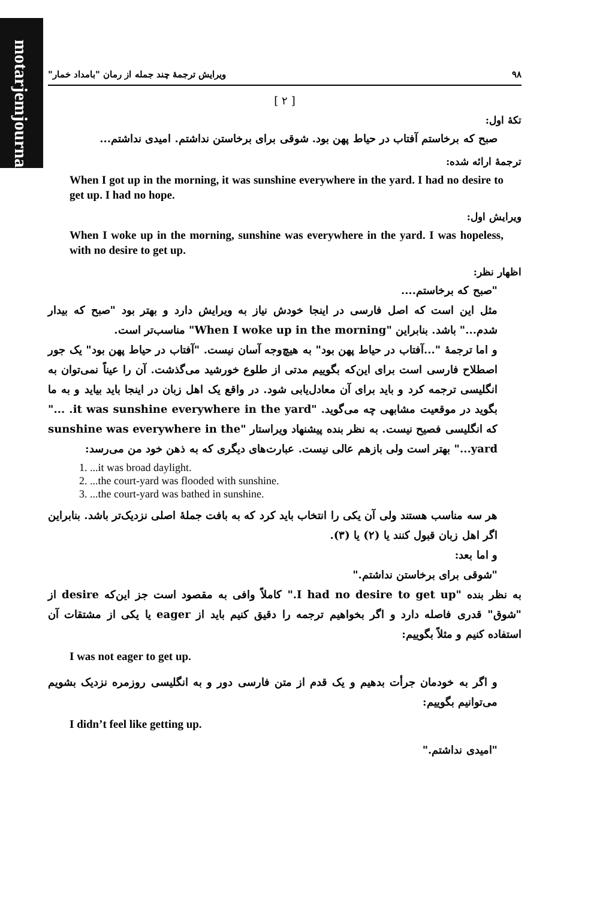motarjemjournal.ir
۹۸ ویرایش ترجمهٔ چند جمله از رمان "بامداد خمار"
[ ۲ ]
تکهٔ اول:
صبح که برخاستم آفتاب در حیاط پهن بود. شوقی برای برخاستن نداشتم. امیدی نداشتم...
ترجمهٔ ارائه شده:
When I got up in the morning, it was sunshine everywhere in the yard. I had no desire to get up. I had no hope.
ویرایش اول:
When I woke up in the morning, sunshine was everywhere in the yard. I was hopeless, with no desire to get up.
اظهار نظر:
"صبح که برخاستم....
مثل این است که اصل فارسی در اینجا خودش نیاز به ویرایش دارد و بهتر بود "صبح که بیدار شدم..." باشد. بنابراین "When I woke up in the morning" مناسب‌تر است.
و اما ترجمهٔ "...آفتاب در حیاط پهن بود" به هیچ‌وجه آسان نیست. "آفتاب در حیاط پهن بود" یک جور اصطلاح فارسی است برای این‌که بگوییم مدتی از طلوع خورشید می‌گذشت. آن را عیناً نمی‌توان به انگلیسی ترجمه کرد و باید برای آن معادل‌یابی شود. در واقع یک اهل زبان در اینجا باید بیاید و به ما بگوید در موقعیت مشابهی چه می‌گوید. "it was sunshine everywhere in the yard. ..." که انگلیسی فصیح نیست. به نظر بنده پیشنهاد ویراستار "sunshine was everywhere in the yard..." بهتر است ولی بازهم عالی نیست. عبارت‌های دیگری که به ذهن خود من می‌رسد:
1. ...it was broad daylight.
2. ...the court-yard was flooded with sunshine.
3. ...the court-yard was bathed in sunshine.
هر سه مناسب هستند ولی آن یکی را انتخاب باید کرد که به بافت جملهٔ اصلی نزدیک‌تر باشد. بنابراین اگر اهل زبان قبول کنند یا (۲) یا (۳).
و اما بعد:
"شوقی برای برخاستن نداشتم."
به نظر بنده "I had no desire to get up." کاملاً وافی به مقصود است جز این‌که desire از "شوق" قدری فاصله دارد و اگر بخواهیم ترجمه را دقیق کنیم باید از eager یا یکی از مشتقات آن استفاده کنیم و مثلاً بگوییم:
I was not eager to get up.
و اگر به خودمان جرأت بدهیم و یک قدم از متن فارسی دور و به انگلیسی روزمره نزدیک بشویم می‌توانیم بگوییم:
I didn’t feel like getting up.
"امیدی نداشتم."